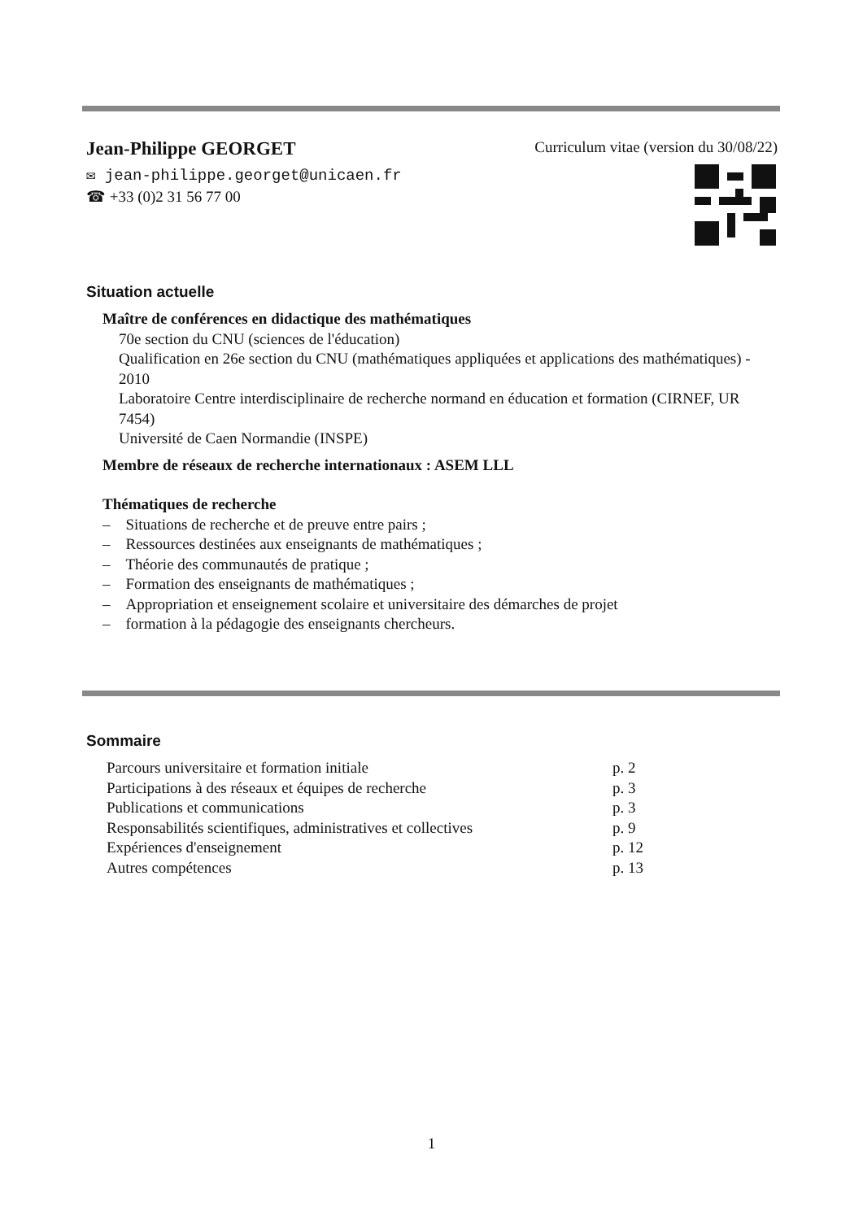Jean-Philippe GEORGET
Curriculum vitae (version du 30/08/22)
✉ jean-philippe.georget@unicaen.fr
☎ +33 (0)2 31 56 77 00
Situation actuelle
Maître de conférences en didactique des mathématiques
70e section du CNU (sciences de l'éducation)
Qualification en 26e section du CNU (mathématiques appliquées et applications des mathématiques) - 2010
Laboratoire Centre interdisciplinaire de recherche normand en éducation et formation (CIRNEF, UR 7454)
Université de Caen Normandie (INSPE)
Membre de réseaux de recherche internationaux : ASEM LLL
Thématiques de recherche
– Situations de recherche et de preuve entre pairs ;
– Ressources destinées aux enseignants de mathématiques ;
– Théorie des communautés de pratique ;
– Formation des enseignants de mathématiques ;
– Appropriation et enseignement scolaire et universitaire des démarches de projet
– formation à la pédagogie des enseignants chercheurs.
Sommaire
| Parcours universitaire et formation initiale | p. 2 |
| Participations à des réseaux et équipes de recherche | p. 3 |
| Publications et communications | p. 3 |
| Responsabilités scientifiques, administratives et collectives | p. 9 |
| Expériences d'enseignement | p. 12 |
| Autres compétences | p. 13 |
1